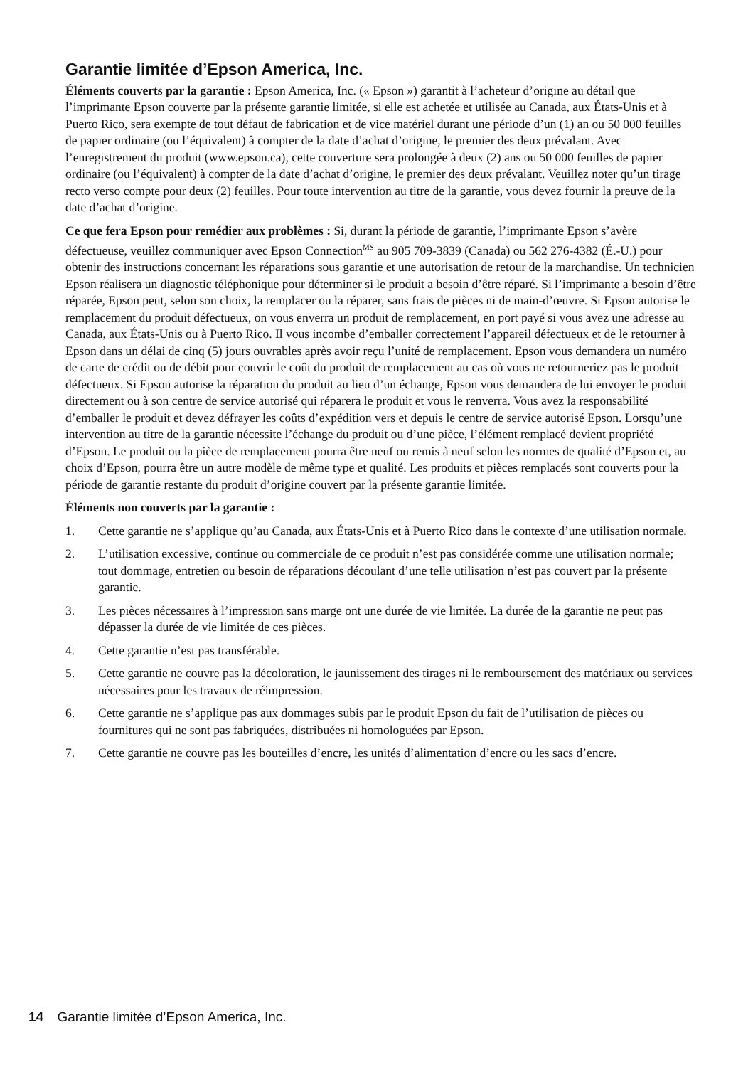Garantie limitée d’Epson America, Inc.
Éléments couverts par la garantie : Epson America, Inc. (« Epson ») garantit à l’acheteur d’origine au détail que l’imprimante Epson couverte par la présente garantie limitée, si elle est achetée et utilisée au Canada, aux États-Unis et à Puerto Rico, sera exempte de tout défaut de fabrication et de vice matériel durant une période d’un (1) an ou 50 000 feuilles de papier ordinaire (ou l’équivalent) à compter de la date d’achat d’origine, le premier des deux prévalant. Avec l’enregistrement du produit (www.epson.ca), cette couverture sera prolongée à deux (2) ans ou 50 000 feuilles de papier ordinaire (ou l’équivalent) à compter de la date d’achat d’origine, le premier des deux prévalant. Veuillez noter qu’un tirage recto verso compte pour deux (2) feuilles. Pour toute intervention au titre de la garantie, vous devez fournir la preuve de la date d’achat d’origine.
Ce que fera Epson pour remédier aux problèmes : Si, durant la période de garantie, l’imprimante Epson s’avère défectueuse, veuillez communiquer avec Epson Connection<sup>MS</sup> au 905 709-3839 (Canada) ou 562 276-4382 (É.-U.) pour obtenir des instructions concernant les réparations sous garantie et une autorisation de retour de la marchandise. Un technicien Epson réalisera un diagnostic téléphonique pour déterminer si le produit a besoin d’être réparé. Si l’imprimante a besoin d’être réparée, Epson peut, selon son choix, la remplacer ou la réparer, sans frais de pièces ni de main-d’œuvre. Si Epson autorise le remplacement du produit défectueux, on vous enverra un produit de remplacement, en port payé si vous avez une adresse au Canada, aux États-Unis ou à Puerto Rico. Il vous incombe d’emballer correctement l’appareil défectueux et de le retourner à Epson dans un délai de cinq (5) jours ouvrables après avoir reçu l’unité de remplacement. Epson vous demandera un numéro de carte de crédit ou de débit pour couvrir le coût du produit de remplacement au cas où vous ne retourneriez pas le produit défectueux. Si Epson autorise la réparation du produit au lieu d’un échange, Epson vous demandera de lui envoyer le produit directement ou à son centre de service autorisé qui réparera le produit et vous le renverra. Vous avez la responsabilité d’emballer le produit et devez défrayer les coûts d’expédition vers et depuis le centre de service autorisé Epson. Lorsqu’une intervention au titre de la garantie nécessite l’échange du produit ou d’une pièce, l’élément remplacé devient propriété d’Epson. Le produit ou la pièce de remplacement pourra être neuf ou remis à neuf selon les normes de qualité d’Epson et, au choix d’Epson, pourra être un autre modèle de même type et qualité. Les produits et pièces remplacés sont couverts pour la période de garantie restante du produit d’origine couvert par la présente garantie limitée.
Éléments non couverts par la garantie :
1. Cette garantie ne s’applique qu’au Canada, aux États-Unis et à Puerto Rico dans le contexte d’une utilisation normale.
2. L’utilisation excessive, continue ou commerciale de ce produit n’est pas considérée comme une utilisation normale; tout dommage, entretien ou besoin de réparations découlant d’une telle utilisation n’est pas couvert par la présente garantie.
3. Les pièces nécessaires à l’impression sans marge ont une durée de vie limitée. La durée de la garantie ne peut pas dépasser la durée de vie limitée de ces pièces.
4. Cette garantie n’est pas transférable.
5. Cette garantie ne couvre pas la décoloration, le jaunissement des tirages ni le remboursement des matériaux ou services nécessaires pour les travaux de réimpression.
6. Cette garantie ne s’applique pas aux dommages subis par le produit Epson du fait de l’utilisation de pièces ou fournitures qui ne sont pas fabriquées, distribuées ni homologuées par Epson.
7. Cette garantie ne couvre pas les bouteilles d’encre, les unités d’alimentation d’encre ou les sacs d’encre.
14 Garantie limitée d’Epson America, Inc.